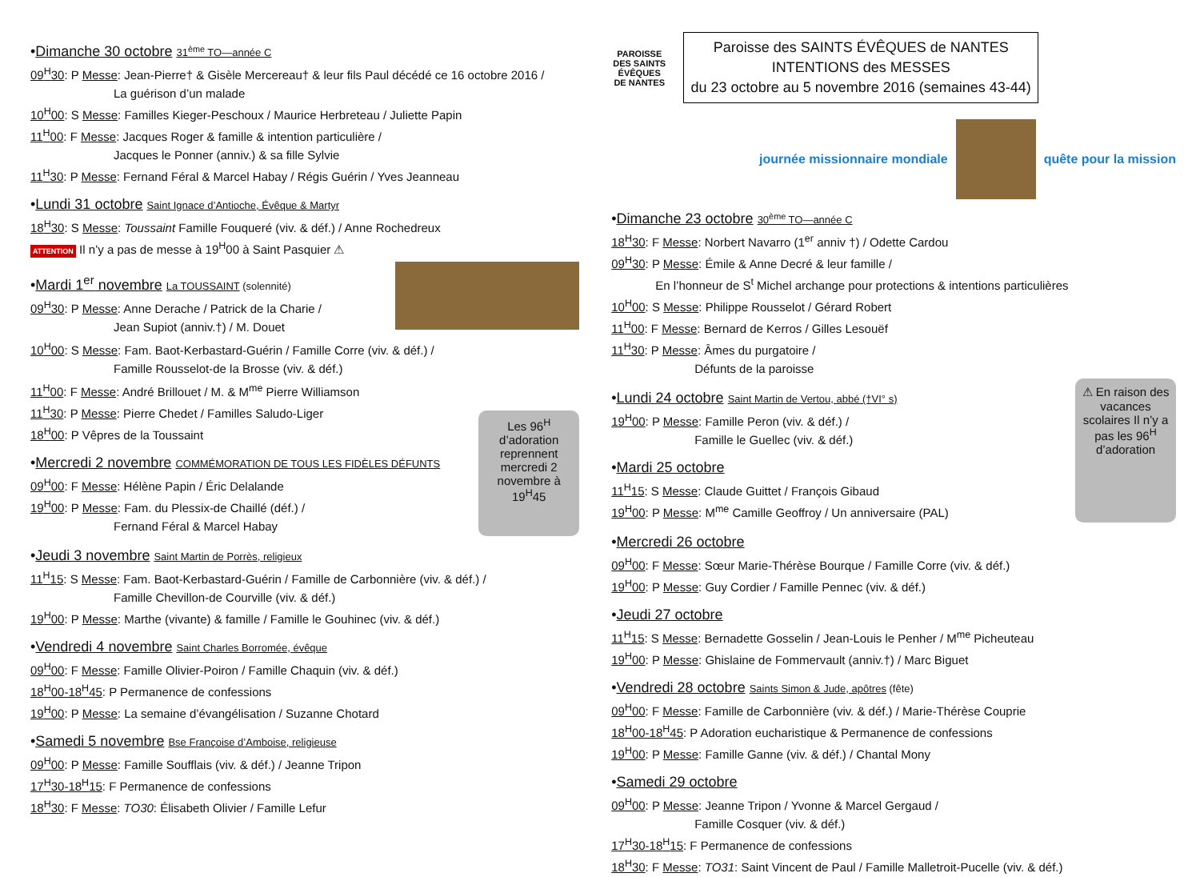•Dimanche 30 octobre 31<sup>ème</sup> TO—année C
09<sup>H</sup>30: P Messe: Jean-Pierre† & Gisèle Mercereau† & leur fils Paul décédé ce 16 octobre 2016 /
La guérison d’un malade
10<sup>H</sup>00: S Messe: Familles Kieger-Peschoux / Maurice Herbreteau / Juliette Papin
11<sup>H</sup>00: F Messe: Jacques Roger & famille & intention particulière /
Jacques le Ponner (anniv.) & sa fille Sylvie
11<sup>H</sup>30: P Messe: Fernand Féral & Marcel Habay / Régis Guérin / Yves Jeanneau
•Lundi 31 octobre Saint Ignace d’Antioche, Évêque & Martyr
18<sup>H</sup>30: S Messe: Toussaint Famille Fouqueré (viv. & déf.) / Anne Rochedreux
ATTENTION Il n’y a pas de messe à 19<sup>H</sup>00 à Saint Pasquier ⚠
•Mardi 1<sup>er</sup> novembre La TOUSSAINT (solennité)
09<sup>H</sup>30: P Messe: Anne Derache / Patrick de la Charie /
Jean Supiot (anniv.†) / M. Douet
10<sup>H</sup>00: S Messe: Fam. Baot-Kerbastard-Guérin / Famille Corre (viv. & déf.) /
Famille Rousselot-de la Brosse (viv. & déf.)
11<sup>H</sup>00: F Messe: André Brillouet / M. & M<sup>me</sup> Pierre Williamson
11<sup>H</sup>30: P Messe: Pierre Chedet / Familles Saludo-Liger
18<sup>H</sup>00: P Vêpres de la Toussaint
•Mercredi 2 novembre COMMÉMORATION DE TOUS LES FIDÈLES DÉFUNTS
09<sup>H</sup>00: F Messe: Hélène Papin / Éric Delalande
19<sup>H</sup>00: P Messe: Fam. du Plessix-de Chaillé (déf.) /
Fernand Féral & Marcel Habay
Les 96<sup>H</sup> d’adoration reprennent mercredi 2 novembre à 19<sup>H</sup>45
•Jeudi 3 novembre Saint Martin de Porrès, religieux
11<sup>H</sup>15: S Messe: Fam. Baot-Kerbastard-Guérin / Famille de Carbonnière (viv. & déf.) /
Famille Chevillon-de Courville (viv. & déf.)
19<sup>H</sup>00: P Messe: Marthe (vivante) & famille / Famille le Gouhinec (viv. & déf.)
•Vendredi 4 novembre Saint Charles Borromée, évêque
09<sup>H</sup>00: F Messe: Famille Olivier-Poiron / Famille Chaquin (viv. & déf.)
18<sup>H</sup>00-18<sup>H</sup>45: P Permanence de confessions
19<sup>H</sup>00: P Messe: La semaine d’évangélisation / Suzanne Chotard
•Samedi 5 novembre Bse Françoise d’Amboise, religieuse
09<sup>H</sup>00: P Messe: Famille Soufflais (viv. & déf.) / Jeanne Tripon
17<sup>H</sup>30-18<sup>H</sup>15: F Permanence de confessions
18<sup>H</sup>30: F Messe: TO30: Élisabeth Olivier / Famille Lefur
PAROISSE DES SAINTS ÉVÊQUES DE NANTES
Paroisse des SAINTS ÉVÊQUES de NANTES
INTENTIONS des MESSES
du 23 octobre au 5 novembre 2016 (semaines 43-44)
journée missionnaire mondiale quête pour la mission
•Dimanche 23 octobre 30<sup>ème</sup> TO—année C
18<sup>H</sup>30: F Messe: Norbert Navarro (1<sup>er</sup> anniv †) / Odette Cardou
09<sup>H</sup>30: P Messe: Émile & Anne Decré & leur famille /
En l’honneur de S<sup>t</sup> Michel archange pour protections & intentions particulières
10<sup>H</sup>00: S Messe: Philippe Rousselot / Gérard Robert
11<sup>H</sup>00: F Messe: Bernard de Kerros / Gilles Lesouëf
11<sup>H</sup>30: P Messe: Âmes du purgatoire /
Défunts de la paroisse
•Lundi 24 octobre Saint Martin de Vertou, abbé (†VI° s)
19<sup>H</sup>00: P Messe: Famille Peron (viv. & déf.) /
Famille le Guellec (viv. & déf.)
•Mardi 25 octobre
11<sup>H</sup>15: S Messe: Claude Guittet / François Gibaud
19<sup>H</sup>00: P Messe: M<sup>me</sup> Camille Geoffroy / Un anniversaire (PAL)
⚠ En raison des vacances scolaires Il n’y a pas les 96<sup>H</sup> d’adoration
•Mercredi 26 octobre
09<sup>H</sup>00: F Messe: Sœur Marie-Thérèse Bourque / Famille Corre (viv. & déf.)
19<sup>H</sup>00: P Messe: Guy Cordier / Famille Pennec (viv. & déf.)
•Jeudi 27 octobre
11<sup>H</sup>15: S Messe: Bernadette Gosselin / Jean-Louis le Penher / M<sup>me</sup> Picheuteau
19<sup>H</sup>00: P Messe: Ghislaine de Fommervault (anniv.†) / Marc Biguet
•Vendredi 28 octobre Saints Simon & Jude, apôtres (fête)
09<sup>H</sup>00: F Messe: Famille de Carbonnière (viv. & déf.) / Marie-Thérèse Couprie
18<sup>H</sup>00-18<sup>H</sup>45: P Adoration eucharistique & Permanence de confessions
19<sup>H</sup>00: P Messe: Famille Ganne (viv. & déf.) / Chantal Mony
•Samedi 29 octobre
09<sup>H</sup>00: P Messe: Jeanne Tripon / Yvonne & Marcel Gergaud /
Famille Cosquer (viv. & déf.)
17<sup>H</sup>30-18<sup>H</sup>15: F Permanence de confessions
18<sup>H</sup>30: F Messe: TO31: Saint Vincent de Paul / Famille Malletroit-Pucelle (viv. & déf.)